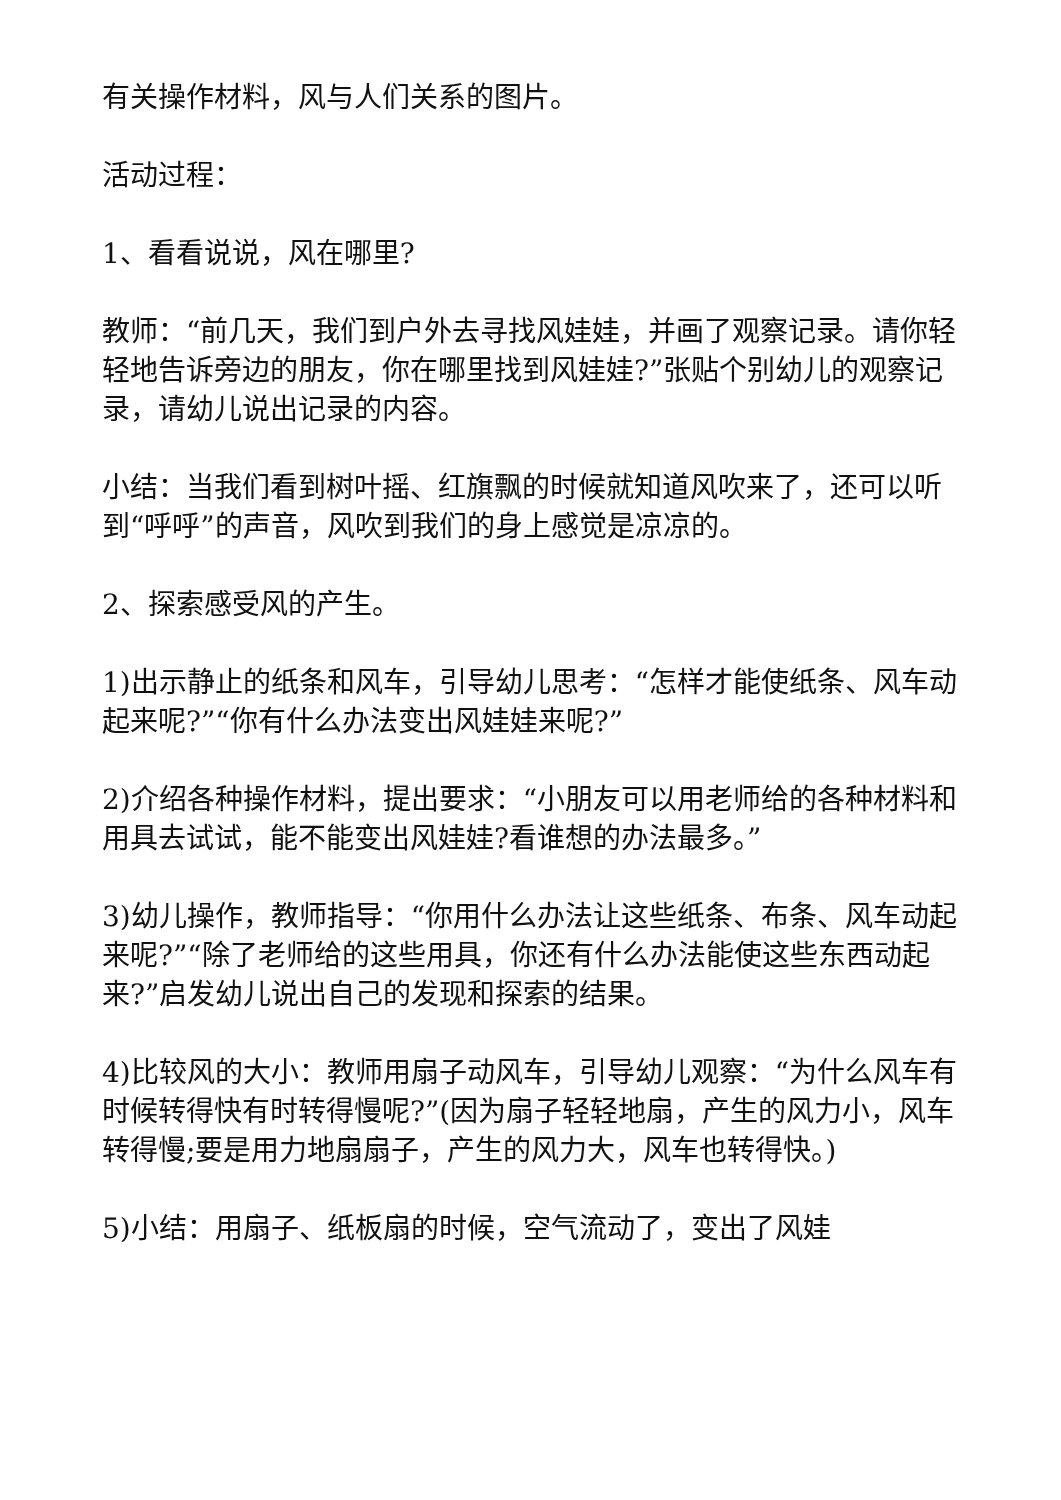有关操作材料，风与人们关系的图片。
活动过程：
1、看看说说，风在哪里?
教师：“前几天，我们到户外去寻找风娃娃，并画了观察记录。请你轻轻地告诉旁边的朋友，你在哪里找到风娃娃?”张贴个别幼儿的观察记录，请幼儿说出记录的内容。
小结：当我们看到树叶摇、红旗飘的时候就知道风吹来了，还可以听到“呼呼”的声音，风吹到我们的身上感觉是凉凉的。
2、探索感受风的产生。
1)出示静止的纸条和风车，引导幼儿思考：“怎样才能使纸条、风车动起来呢?”“你有什么办法变出风娃娃来呢?”
2)介绍各种操作材料，提出要求：“小朋友可以用老师给的各种材料和用具去试试，能不能变出风娃娃?看谁想的办法最多。”
3)幼儿操作，教师指导：“你用什么办法让这些纸条、布条、风车动起来呢?”“除了老师给的这些用具，你还有什么办法能使这些东西动起来?”启发幼儿说出自己的发现和探索的结果。
4)比较风的大小：教师用扇子动风车，引导幼儿观察：“为什么风车有时候转得快有时转得慢呢?”(因为扇子轻轻地扇，产生的风力小，风车转得慢;要是用力地扇扇子，产生的风力大，风车也转得快。)
5)小结：用扇子、纸板扇的时候，空气流动了，变出了风娃